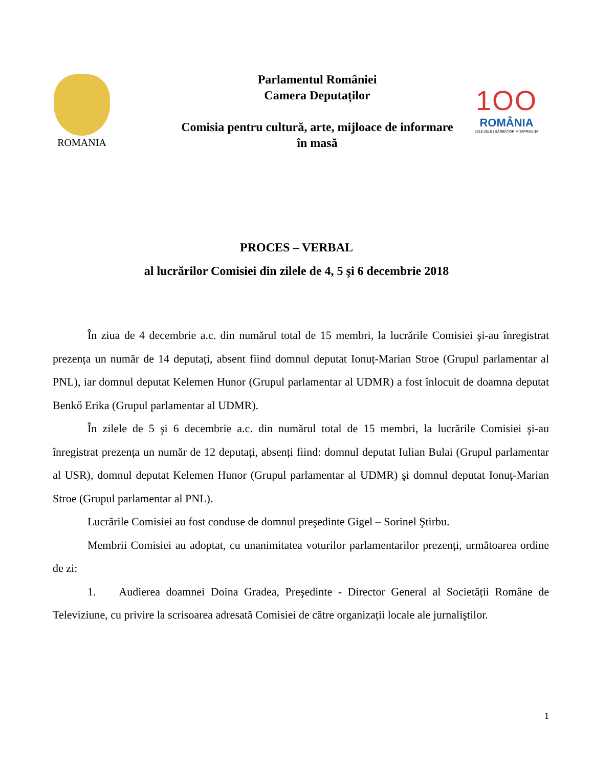ROMANIA
Parlamentul României
Camera Deputaților
Comisia pentru cultură, arte, mijloace de informare
în masă
1OO
ROMÂNIA
1918-2018 | SĂRBĂTORIM ÎMPREUNĂ
PROCES – VERBAL
al lucrărilor Comisiei din zilele de 4, 5 şi 6 decembrie 2018
În ziua de 4 decembrie a.c. din numărul total de 15 membri, la lucrările Comisiei şi-au înregistrat prezența un număr de 14 deputați, absent fiind domnul deputat Ionuț-Marian Stroe (Grupul parlamentar al PNL), iar domnul deputat Kelemen Hunor (Grupul parlamentar al UDMR) a fost înlocuit de doamna deputat Benkő Erika (Grupul parlamentar al UDMR).
În zilele de 5 şi 6 decembrie a.c. din numărul total de 15 membri, la lucrările Comisiei şi-au înregistrat prezența un număr de 12 deputați, absenți fiind: domnul deputat Iulian Bulai (Grupul parlamentar al USR), domnul deputat Kelemen Hunor (Grupul parlamentar al UDMR) şi domnul deputat Ionuț-Marian Stroe (Grupul parlamentar al PNL).
Lucrările Comisiei au fost conduse de domnul preşedinte Gigel – Sorinel Ştirbu.
Membrii Comisiei au adoptat, cu unanimitatea voturilor parlamentarilor prezenți, următoarea ordine de zi:
1. Audierea doamnei Doina Gradea, Preşedinte - Director General al Societății Române de Televiziune, cu privire la scrisoarea adresată Comisiei de către organizații locale ale jurnaliştilor.
1